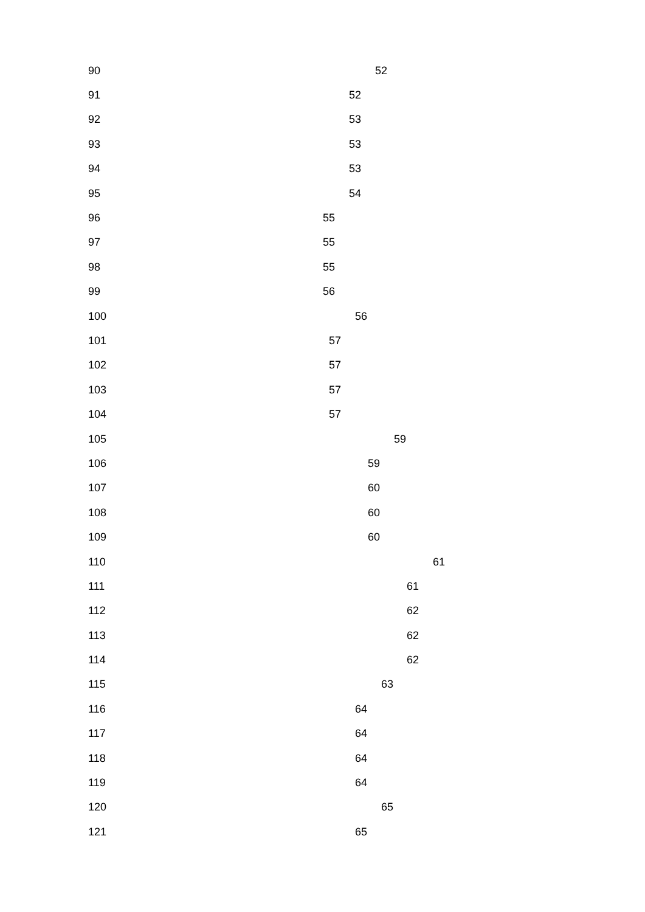90 52
91 52
92 53
93 53
94 53
95 54
96 55
97 55
98 55
99 56
100 56
101 57
102 57
103 57
104 57
105 59
106 59
107 60
108 60
109 60
110 61
111 61
112 62
113 62
114 62
115 63
116 64
117 64
118 64
119 64
120 65
121 65